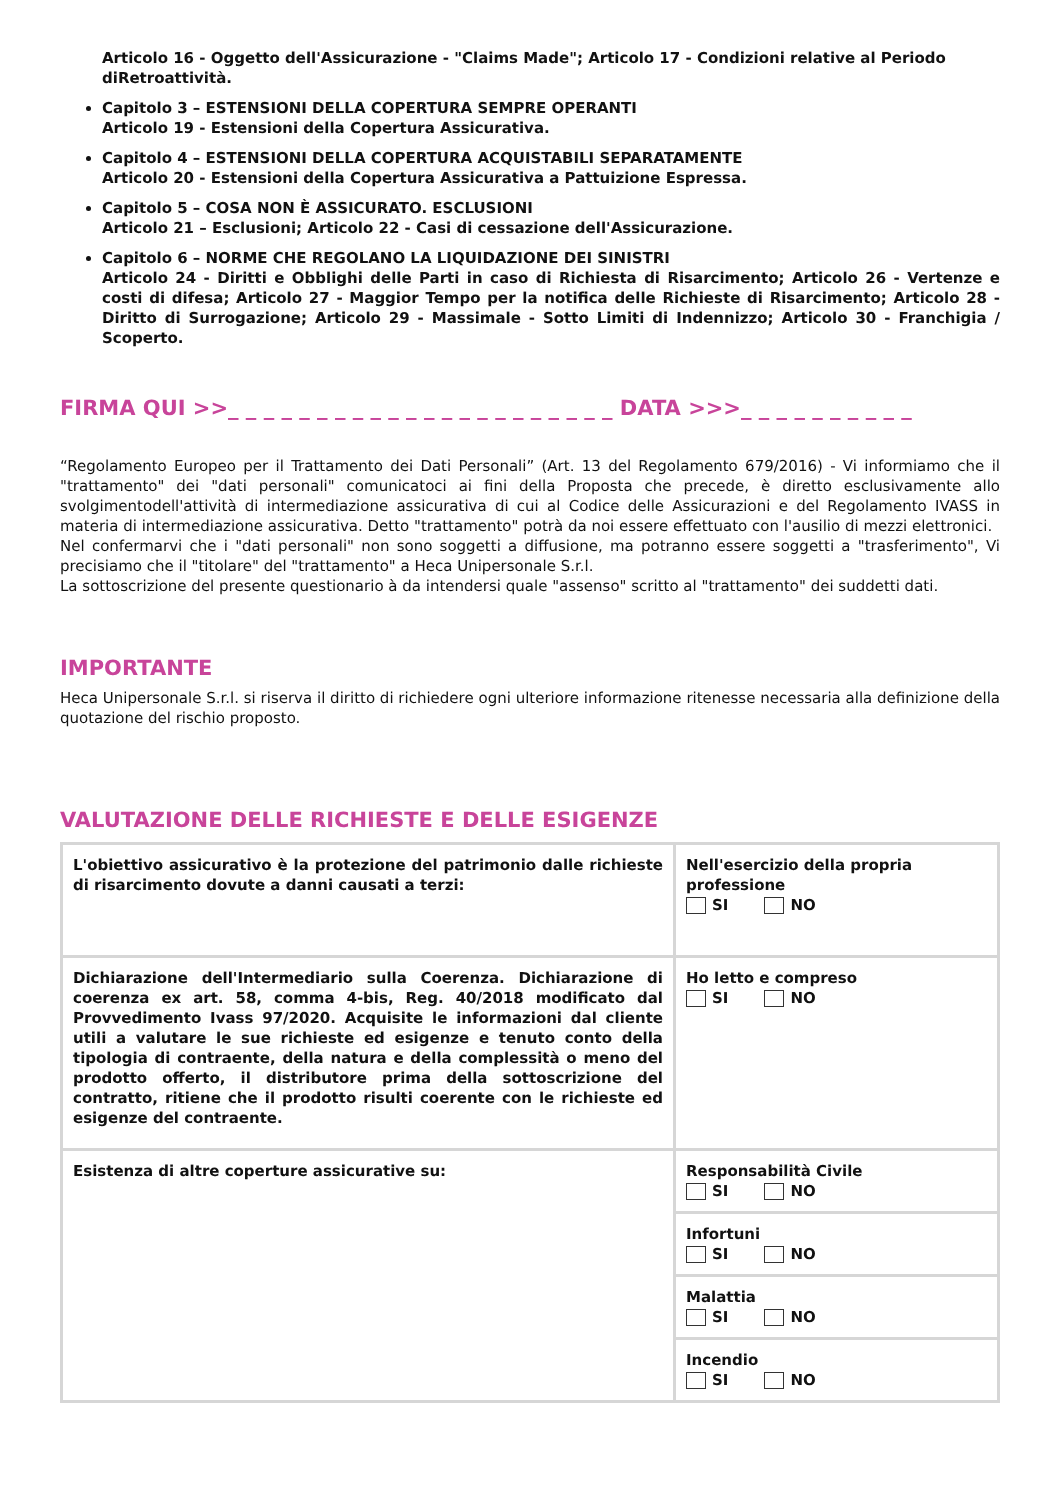Articolo 16 - Oggetto dell'Assicurazione - "Claims Made"; Articolo 17 - Condizioni relative al Periodo diRetroattività.
Capitolo 3 – ESTENSIONI DELLA COPERTURA SEMPRE OPERANTI
Articolo 19 - Estensioni della Copertura Assicurativa.
Capitolo 4 – ESTENSIONI DELLA COPERTURA ACQUISTABILI SEPARATAMENTE
Articolo 20 - Estensioni della Copertura Assicurativa a Pattuizione Espressa.
Capitolo 5 – COSA NON È ASSICURATO. ESCLUSIONI
Articolo 21 – Esclusioni; Articolo 22 - Casi di cessazione dell'Assicurazione.
Capitolo 6 – NORME CHE REGOLANO LA LIQUIDAZIONE DEI SINISTRI
Articolo 24 - Diritti e Obblighi delle Parti in caso di Richiesta di Risarcimento; Articolo 26 - Vertenze e costi di difesa; Articolo 27 - Maggior Tempo per la notifica delle Richieste di Risarcimento; Articolo 28 -Diritto di Surrogazione; Articolo 29 - Massimale - Sotto Limiti di Indennizzo; Articolo 30 - Franchigia / Scoperto.
FIRMA QUI >>_ _ _ _ _ _ _ _ _ _ _ _ _ _ _ _ _ _ _ _ _ _ DATA >>>_ _ _ _ _ _ _ _ _ _
“Regolamento Europeo per il Trattamento dei Dati Personali” (Art. 13 del Regolamento 679/2016) - Vi informiamo che il "trattamento" dei "dati personali" comunicatoci ai fini della Proposta che precede, è diretto esclusivamente allo svolgimentodell'attività di intermediazione assicurativa di cui al Codice delle Assicurazioni e del Regolamento IVASS in materia di intermediazione assicurativa. Detto "trattamento" potrà da noi essere effettuato con l'ausilio di mezzi elettronici.
Nel confermarvi che i "dati personali" non sono soggetti a diffusione, ma potranno essere soggetti a "trasferimento", Vi precisiamo che il "titolare" del "trattamento" a Heca Unipersonale S.r.l.
La sottoscrizione del presente questionario à da intendersi quale "assenso" scritto al "trattamento" dei suddetti dati.
IMPORTANTE
Heca Unipersonale S.r.l. si riserva il diritto di richiedere ogni ulteriore informazione ritenesse necessaria alla definizione della quotazione del rischio proposto.
VALUTAZIONE DELLE RICHIESTE E DELLE ESIGENZE
| L'obiettivo assicurativo è la protezione del patrimonio dalle richieste di risarcimento dovute a danni causati a terzi: | Nell'esercizio della propria professione SI NO |
| Dichiarazione dell'Intermediario sulla Coerenza. Dichiarazione di coerenza ex art. 58, comma 4-bis, Reg. 40/2018 modificato dal Provvedimento Ivass 97/2020. Acquisite le informazioni dal cliente utili a valutare le sue richieste ed esigenze e tenuto conto della tipologia di contraente, della natura e della complessità o meno del prodotto offerto, il distributore prima della sottoscrizione del contratto, ritiene che il prodotto risulti coerente con le richieste ed esigenze del contraente. | Ho letto e compreso SI NO |
| Esistenza di altre coperture assicurative su: | Responsabilità Civile SI NO |
| | Infortuni SI NO |
| | Malattia SI NO |
| | Incendio SI NO |